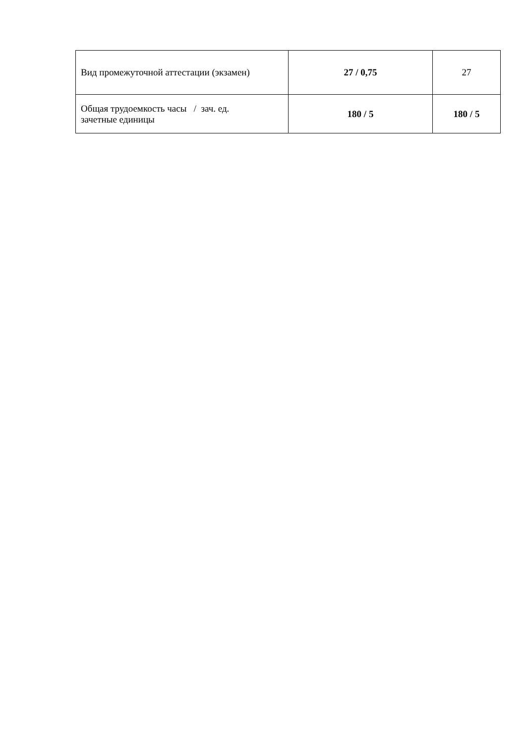| Вид промежуточной аттестации (экзамен) | 27 / 0,75 | 27 |
| Общая трудоемкость часы / зач. ед. зачетные единицы | 180 / 5 | 180 / 5 |